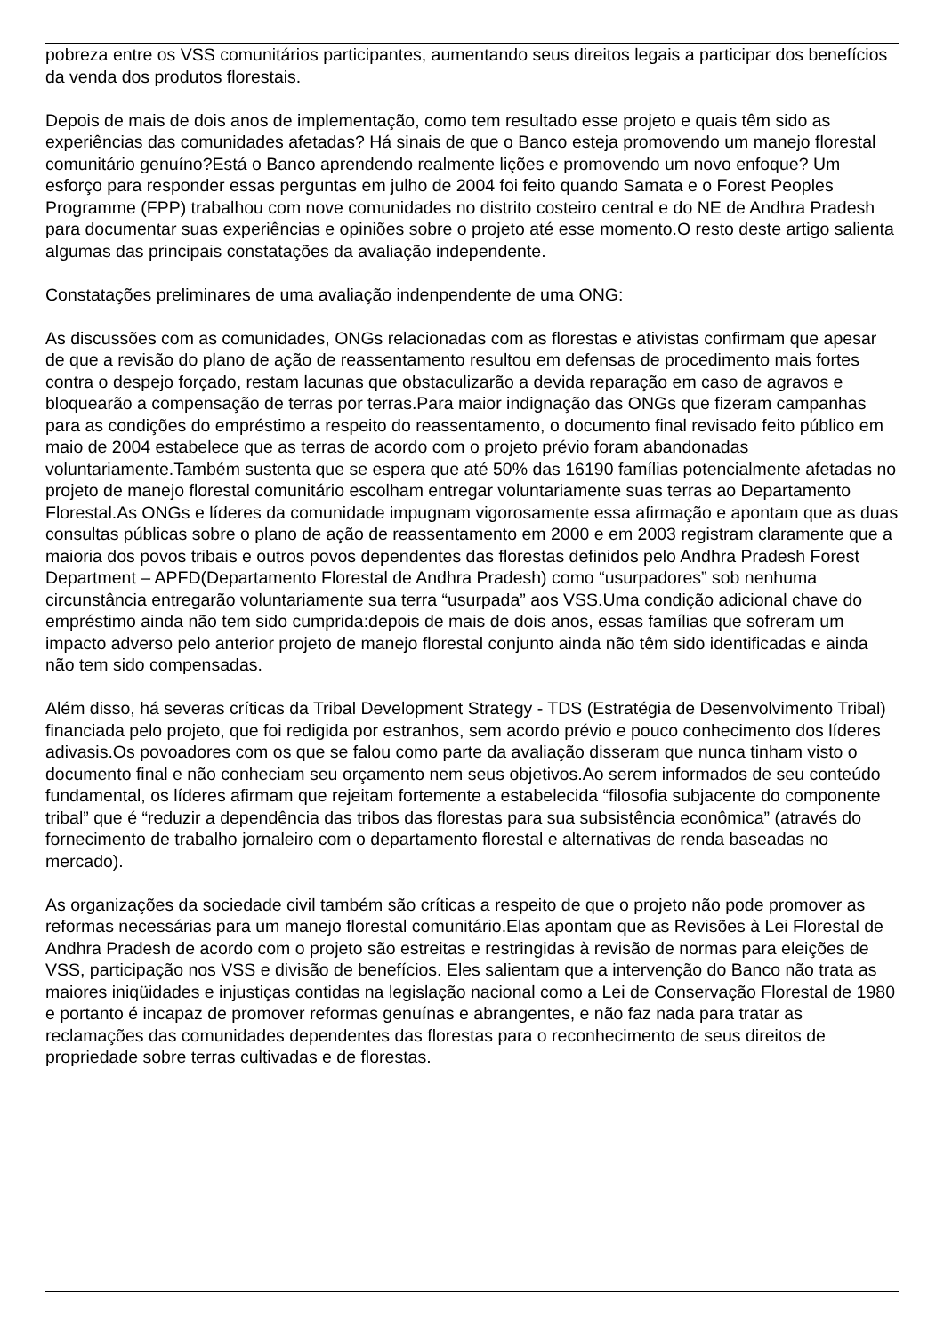pobreza entre os VSS comunitários participantes, aumentando seus direitos legais a participar dos benefícios da venda dos produtos florestais.
Depois de mais de dois anos de implementação, como tem resultado esse projeto e quais têm sido as experiências das comunidades afetadas? Há sinais de que o Banco esteja promovendo um manejo florestal comunitário genuíno?Está o Banco aprendendo realmente lições e promovendo um novo enfoque? Um esforço para responder essas perguntas em julho de 2004 foi feito quando Samata e o Forest Peoples Programme (FPP) trabalhou com nove comunidades no distrito costeiro central e do NE de Andhra Pradesh para documentar suas experiências e opiniões sobre o projeto até esse momento.O resto deste artigo salienta algumas das principais constatações da avaliação independente.
Constatações preliminares de uma avaliação indenpendente de uma ONG:
As discussões com as comunidades, ONGs relacionadas com as florestas e ativistas confirmam que apesar de que a revisão do plano de ação de reassentamento resultou em defensas de procedimento mais fortes contra o despejo forçado, restam lacunas que obstaculizarão a devida reparação em caso de agravos e bloquearão a compensação de terras por terras.Para maior indignação das ONGs que fizeram campanhas para as condições do empréstimo a respeito do reassentamento, o documento final revisado feito público em maio de 2004 estabelece que as terras de acordo com o projeto prévio foram abandonadas voluntariamente.Também sustenta que se espera que até 50% das 16190 famílias potencialmente afetadas no projeto de manejo florestal comunitário escolham entregar voluntariamente suas terras ao Departamento Florestal.As ONGs e líderes da comunidade impugnam vigorosamente essa afirmação e apontam que as duas consultas públicas sobre o plano de ação de reassentamento em 2000 e em 2003 registram claramente que a maioria dos povos tribais e outros povos dependentes das florestas definidos pelo Andhra Pradesh Forest Department – APFD(Departamento Florestal de Andhra Pradesh) como “usurpadores” sob nenhuma circunstância entregarão voluntariamente sua terra “usurpada” aos VSS.Uma condição adicional chave do empréstimo ainda não tem sido cumprida:depois de mais de dois anos, essas famílias que sofreram um impacto adverso pelo anterior projeto de manejo florestal conjunto ainda não têm sido identificadas e ainda não tem sido compensadas.
Além disso, há severas críticas da Tribal Development Strategy - TDS (Estratégia de Desenvolvimento Tribal) financiada pelo projeto, que foi redigida por estranhos, sem acordo prévio e pouco conhecimento dos líderes adivasis.Os povoadores com os que se falou como parte da avaliação disseram que nunca tinham visto o documento final e não conheciam seu orçamento nem seus objetivos.Ao serem informados de seu conteúdo fundamental, os líderes afirmam que rejeitam fortemente a estabelecida “filosofia subjacente do componente tribal” que é “reduzir a dependência das tribos das florestas para sua subsistência econômica” (através do fornecimento de trabalho jornaleiro com o departamento florestal e alternativas de renda baseadas no mercado).
As organizações da sociedade civil também são críticas a respeito de que o projeto não pode promover as reformas necessárias para um manejo florestal comunitário.Elas apontam que as Revisões à Lei Florestal de Andhra Pradesh de acordo com o projeto são estreitas e restringidas à revisão de normas para eleições de VSS, participação nos VSS e divisão de benefícios. Eles salientam que a intervenção do Banco não trata as maiores iniqüidades e injustiças contidas na legislação nacional como a Lei de Conservação Florestal de 1980 e portanto é incapaz de promover reformas genuínas e abrangentes, e não faz nada para tratar as reclamações das comunidades dependentes das florestas para o reconhecimento de seus direitos de propriedade sobre terras cultivadas e de florestas.